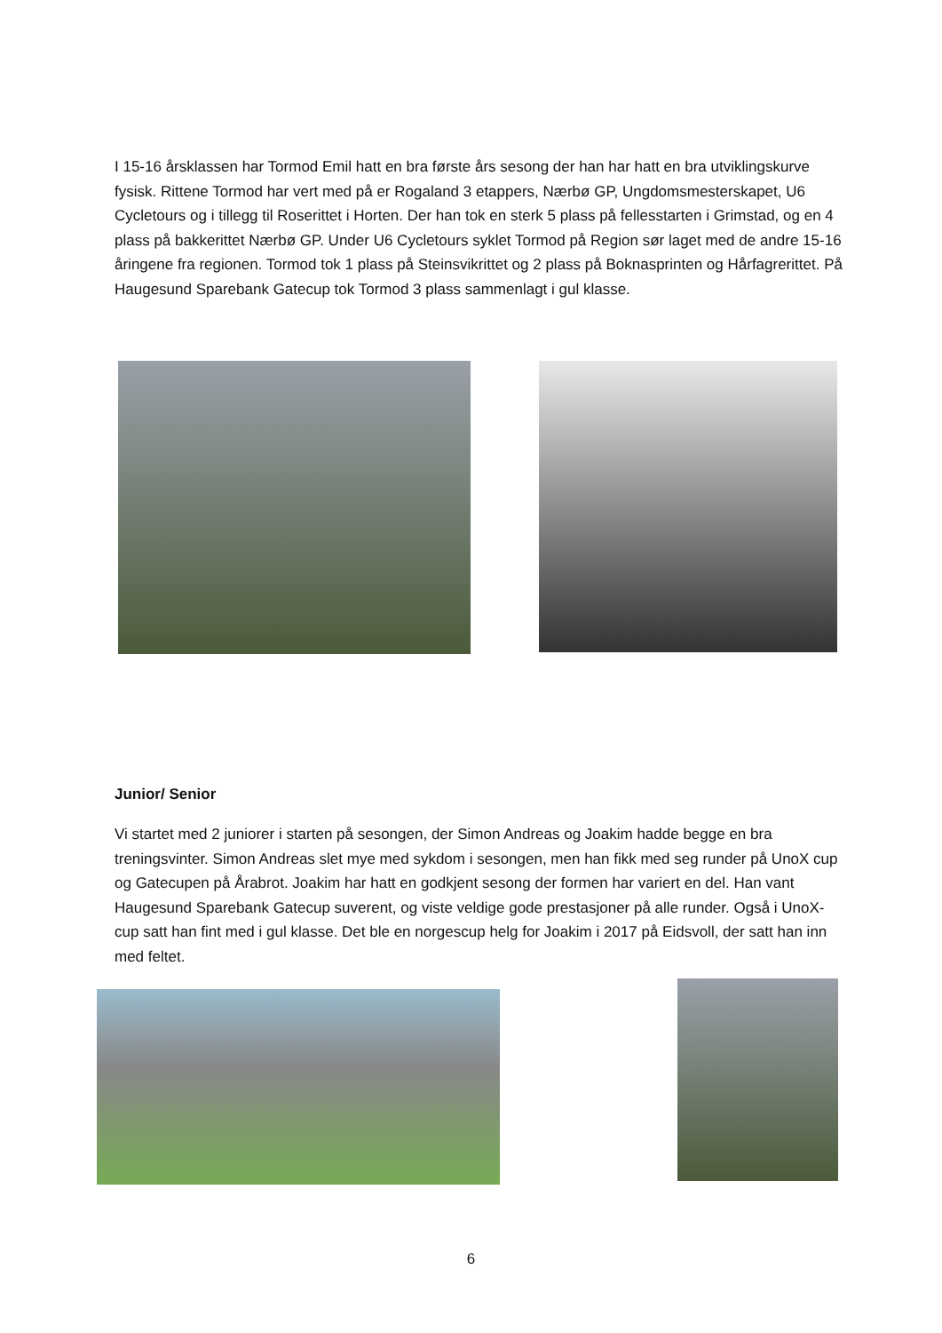I 15-16 årsklassen har Tormod Emil hatt en bra første års sesong der han har hatt en bra utviklingskurve fysisk. Rittene Tormod har vert med på er Rogaland 3 etappers, Nærbø GP, Ungdomsmesterskapet, U6 Cycletours og i tillegg til Roserittet i Horten. Der han tok en sterk 5 plass på fellesstarten i Grimstad, og en 4 plass på bakkerittet Nærbø GP. Under U6 Cycletours syklet Tormod på Region sør laget med de andre 15-16 åringene fra regionen. Tormod tok 1 plass på Steinsvikrittet og 2 plass på Boknasprinten og Hårfagrerittet. På Haugesund Sparebank Gatecup tok Tormod 3 plass sammenlagt i gul klasse.
Junior/ Senior
Vi startet med 2 juniorer i starten på sesongen, der Simon Andreas og Joakim hadde begge en bra treningsvinter. Simon Andreas slet mye med sykdom i sesongen, men han fikk med seg runder på UnoX cup og Gatecupen på Årabrot. Joakim har hatt en godkjent sesong der formen har variert en del. Han vant Haugesund Sparebank Gatecup suverent, og viste veldige gode prestasjoner på alle runder. Også i UnoX-cup satt han fint med i gul klasse. Det ble en norgescup helg for Joakim i 2017 på Eidsvoll, der satt han inn med feltet.
6